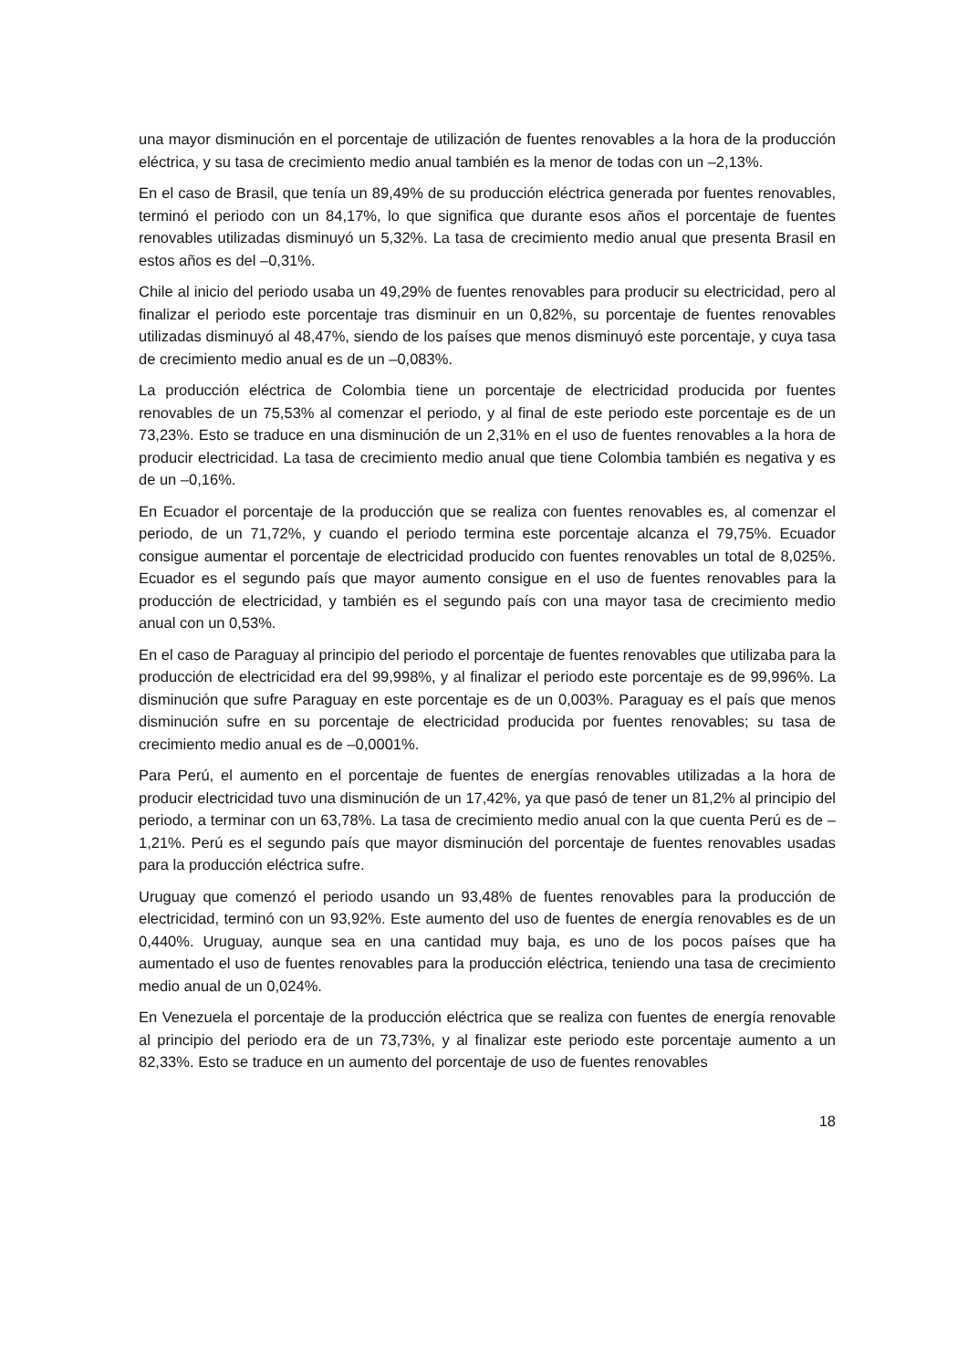una mayor disminución en el porcentaje de utilización de fuentes renovables a la hora de la producción eléctrica, y su tasa de crecimiento medio anual también es la menor de todas con un –2,13%.
En el caso de Brasil, que tenía un 89,49% de su producción eléctrica generada por fuentes renovables, terminó el periodo con un 84,17%, lo que significa que durante esos años el porcentaje de fuentes renovables utilizadas disminuyó un 5,32%. La tasa de crecimiento medio anual que presenta Brasil en estos años es del –0,31%.
Chile al inicio del periodo usaba un 49,29% de fuentes renovables para producir su electricidad, pero al finalizar el periodo este porcentaje tras disminuir en un 0,82%, su porcentaje de fuentes renovables utilizadas disminuyó al 48,47%, siendo de los países que menos disminuyó este porcentaje, y cuya tasa de crecimiento medio anual es de un –0,083%.
La producción eléctrica de Colombia tiene un porcentaje de electricidad producida por fuentes renovables de un 75,53% al comenzar el periodo, y al final de este periodo este porcentaje es de un 73,23%. Esto se traduce en una disminución de un 2,31% en el uso de fuentes renovables a la hora de producir electricidad. La tasa de crecimiento medio anual que tiene Colombia también es negativa y es de un –0,16%.
En Ecuador el porcentaje de la producción que se realiza con fuentes renovables es, al comenzar el periodo, de un 71,72%, y cuando el periodo termina este porcentaje alcanza el 79,75%. Ecuador consigue aumentar el porcentaje de electricidad producido con fuentes renovables un total de 8,025%. Ecuador es el segundo país que mayor aumento consigue en el uso de fuentes renovables para la producción de electricidad, y también es el segundo país con una mayor tasa de crecimiento medio anual con un 0,53%.
En el caso de Paraguay al principio del periodo el porcentaje de fuentes renovables que utilizaba para la producción de electricidad era del 99,998%, y al finalizar el periodo este porcentaje es de 99,996%. La disminución que sufre Paraguay en este porcentaje es de un 0,003%. Paraguay es el país que menos disminución sufre en su porcentaje de electricidad producida por fuentes renovables; su tasa de crecimiento medio anual es de –0,0001%.
Para Perú, el aumento en el porcentaje de fuentes de energías renovables utilizadas a la hora de producir electricidad tuvo una disminución de un 17,42%, ya que pasó de tener un 81,2% al principio del periodo, a terminar con un 63,78%. La tasa de crecimiento medio anual con la que cuenta Perú es de –1,21%. Perú es el segundo país que mayor disminución del porcentaje de fuentes renovables usadas para la producción eléctrica sufre.
Uruguay que comenzó el periodo usando un 93,48% de fuentes renovables para la producción de electricidad, terminó con un 93,92%. Este aumento del uso de fuentes de energía renovables es de un 0,440%. Uruguay, aunque sea en una cantidad muy baja, es uno de los pocos países que ha aumentado el uso de fuentes renovables para la producción eléctrica, teniendo una tasa de crecimiento medio anual de un 0,024%.
En Venezuela el porcentaje de la producción eléctrica que se realiza con fuentes de energía renovable al principio del periodo era de un 73,73%, y al finalizar este periodo este porcentaje aumento a un 82,33%. Esto se traduce en un aumento del porcentaje de uso de fuentes renovables
18